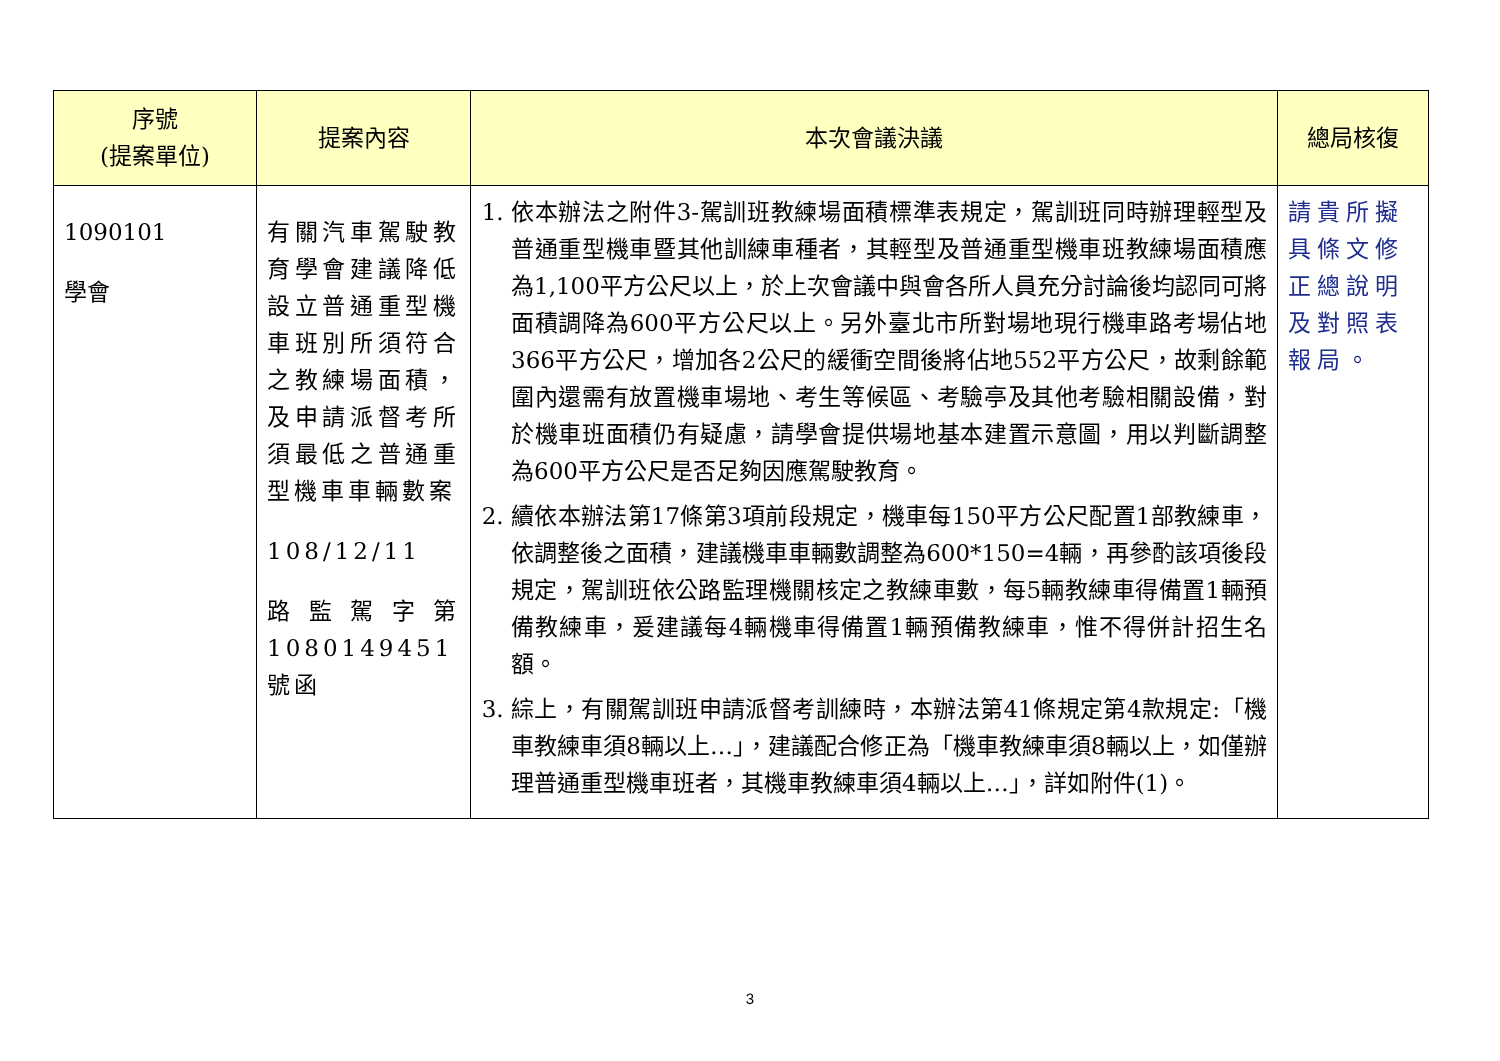| 序號 (提案單位) | 提案內容 | 本次會議決議 | 總局核復 |
| --- | --- | --- | --- |
| 1090101 學會 | 有關汽車駕駛教育學會建議降低設立普通重型機車班別所須符合之教練場面積，及申請派督考所須最低之普通重型機車車輛數案 108/12/11 路監駕字第1080149451號函 | 1. 依本辦法之附件3-駕訓班教練場面積標準表規定，駕訓班同時辦理輕型及普通重型機車暨其他訓練車種者，其輕型及普通重型機車班教練場面積應為1,100平方公尺以上，於上次會議中與會各所人員充分討論後均認同可將面積調降為600平方公尺以上。另外臺北市所對場地現行機車路考場佔地366平方公尺，增加各2公尺的緩衝空間後將佔地552平方公尺，故剩餘範圍內還需有放置機車場地、考生等候區、考驗亭及其他考驗相關設備，對於機車班面積仍有疑慮，請學會提供場地基本建置示意圖，用以判斷調整為600平方公尺是否足夠因應駕駛教育。 2. 續依本辦法第17條第3項前段規定，機車每150平方公尺配置1部教練車，依調整後之面積，建議機車車輛數調整為600*150=4輛，再參酌該項後段規定，駕訓班依公路監理機關核定之教練車數，每5輛教練車得備置1輛預備教練車，爰建議每4輛機車得備置1輛預備教練車，惟不得併計招生名額。 3. 綜上，有關駕訓班申請派督考訓練時，本辦法第41條規定第4款規定:「機車教練車須8輛以上…」，建議配合修正為「機車教練車須8輛以上，如僅辦理普通重型機車班者，其機車教練車須4輛以上…」，詳如附件(1)。 | 請貴所擬具條文修正總說明及對照表報局。 |
3